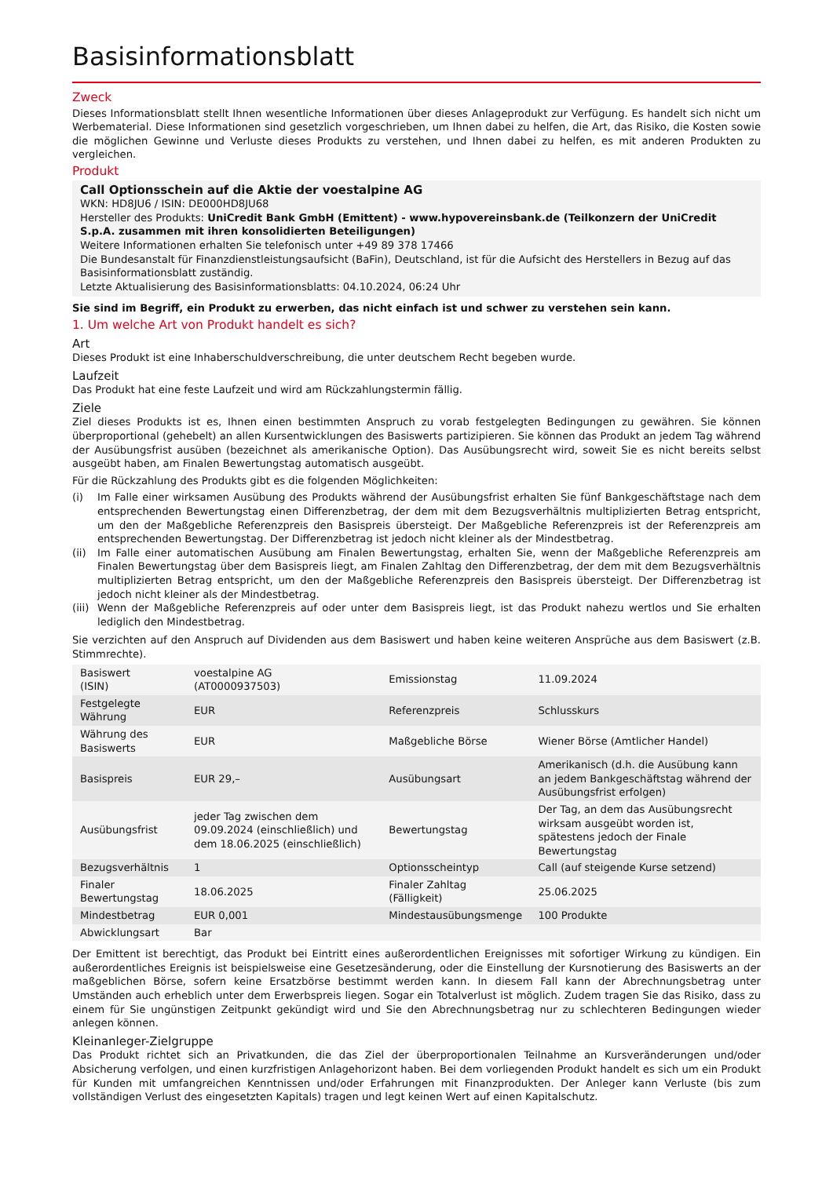Basisinformationsblatt
Zweck
Dieses Informationsblatt stellt Ihnen wesentliche Informationen über dieses Anlageprodukt zur Verfügung. Es handelt sich nicht um Werbematerial. Diese Informationen sind gesetzlich vorgeschrieben, um Ihnen dabei zu helfen, die Art, das Risiko, die Kosten sowie die möglichen Gewinne und Verluste dieses Produkts zu verstehen, und Ihnen dabei zu helfen, es mit anderen Produkten zu vergleichen.
Produkt
Call Optionsschein auf die Aktie der voestalpine AG
WKN: HD8JU6 / ISIN: DE000HD8JU68
Hersteller des Produkts: UniCredit Bank GmbH (Emittent) - www.hypovereinsbank.de (Teilkonzern der UniCredit S.p.A. zusammen mit ihren konsolidierten Beteiligungen)
Weitere Informationen erhalten Sie telefonisch unter +49 89 378 17466
Die Bundesanstalt für Finanzdienstleistungsaufsicht (BaFin), Deutschland, ist für die Aufsicht des Herstellers in Bezug auf das Basisinformationsblatt zuständig.
Letzte Aktualisierung des Basisinformationsblatts: 04.10.2024, 06:24 Uhr
Sie sind im Begriff, ein Produkt zu erwerben, das nicht einfach ist und schwer zu verstehen sein kann.
1. Um welche Art von Produkt handelt es sich?
Art
Dieses Produkt ist eine Inhaberschuldverschreibung, die unter deutschem Recht begeben wurde.
Laufzeit
Das Produkt hat eine feste Laufzeit und wird am Rückzahlungstermin fällig.
Ziele
Ziel dieses Produkts ist es, Ihnen einen bestimmten Anspruch zu vorab festgelegten Bedingungen zu gewähren. Sie können überproportional (gehebelt) an allen Kursentwicklungen des Basiswerts partizipieren. Sie können das Produkt an jedem Tag während der Ausübungsfrist ausüben (bezeichnet als amerikanische Option). Das Ausübungsrecht wird, soweit Sie es nicht bereits selbst ausgeübt haben, am Finalen Bewertungstag automatisch ausgeübt.
Für die Rückzahlung des Produkts gibt es die folgenden Möglichkeiten:
(i) Im Falle einer wirksamen Ausübung des Produkts während der Ausübungsfrist erhalten Sie fünf Bankgeschäftstage nach dem entsprechenden Bewertungstag einen Differenzbetrag, der dem mit dem Bezugsverhältnis multiplizierten Betrag entspricht, um den der Maßgebliche Referenzpreis den Basispreis übersteigt. Der Maßgebliche Referenzpreis ist der Referenzpreis am entsprechenden Bewertungstag. Der Differenzbetrag ist jedoch nicht kleiner als der Mindestbetrag.
(ii) Im Falle einer automatischen Ausübung am Finalen Bewertungstag, erhalten Sie, wenn der Maßgebliche Referenzpreis am Finalen Bewertungstag über dem Basispreis liegt, am Finalen Zahltag den Differenzbetrag, der dem mit dem Bezugsverhältnis multiplizierten Betrag entspricht, um den der Maßgebliche Referenzpreis den Basispreis übersteigt. Der Differenzbetrag ist jedoch nicht kleiner als der Mindestbetrag.
(iii) Wenn der Maßgebliche Referenzpreis auf oder unter dem Basispreis liegt, ist das Produkt nahezu wertlos und Sie erhalten lediglich den Mindestbetrag.
Sie verzichten auf den Anspruch auf Dividenden aus dem Basiswert und haben keine weiteren Ansprüche aus dem Basiswert (z.B. Stimmrechte).
| Basiswert (ISIN) | voestalpine AG (AT0000937503) | Emissionstag | 11.09.2024 |
| Festgelegte Währung | EUR | Referenzpreis | Schlusskurs |
| Währung des Basiswerts | EUR | Maßgebliche Börse | Wiener Börse (Amtlicher Handel) |
| Basispreis | EUR 29,– | Ausübungsart | Amerikanisch (d.h. die Ausübung kann an jedem Bankgeschäftstag während der Ausübungsfrist erfolgen) |
| Ausübungsfrist | jeder Tag zwischen dem 09.09.2024 (einschließlich) und dem 18.06.2025 (einschließlich) | Bewertungstag | Der Tag, an dem das Ausübungsrecht wirksam ausgeübt worden ist, spätestens jedoch der Finale Bewertungstag |
| Bezugsverhältnis | 1 | Optionsscheintyp | Call (auf steigende Kurse setzend) |
| Finaler Bewertungstag | 18.06.2025 | Finaler Zahltag (Fälligkeit) | 25.06.2025 |
| Mindestbetrag | EUR 0,001 | Mindestausübungsmenge | 100 Produkte |
| Abwicklungsart | Bar | | |
Der Emittent ist berechtigt, das Produkt bei Eintritt eines außerordentlichen Ereignisses mit sofortiger Wirkung zu kündigen. Ein außerordentliches Ereignis ist beispielsweise eine Gesetzesänderung, oder die Einstellung der Kursnotierung des Basiswerts an der maßgeblichen Börse, sofern keine Ersatzbörse bestimmt werden kann. In diesem Fall kann der Abrechnungsbetrag unter Umständen auch erheblich unter dem Erwerbspreis liegen. Sogar ein Totalverlust ist möglich. Zudem tragen Sie das Risiko, dass zu einem für Sie ungünstigen Zeitpunkt gekündigt wird und Sie den Abrechnungsbetrag nur zu schlechteren Bedingungen wieder anlegen können.
Kleinanleger-Zielgruppe
Das Produkt richtet sich an Privatkunden, die das Ziel der überproportionalen Teilnahme an Kursveränderungen und/oder Absicherung verfolgen, und einen kurzfristigen Anlagehorizont haben. Bei dem vorliegenden Produkt handelt es sich um ein Produkt für Kunden mit umfangreichen Kenntnissen und/oder Erfahrungen mit Finanzprodukten. Der Anleger kann Verluste (bis zum vollständigen Verlust des eingesetzten Kapitals) tragen und legt keinen Wert auf einen Kapitalschutz.